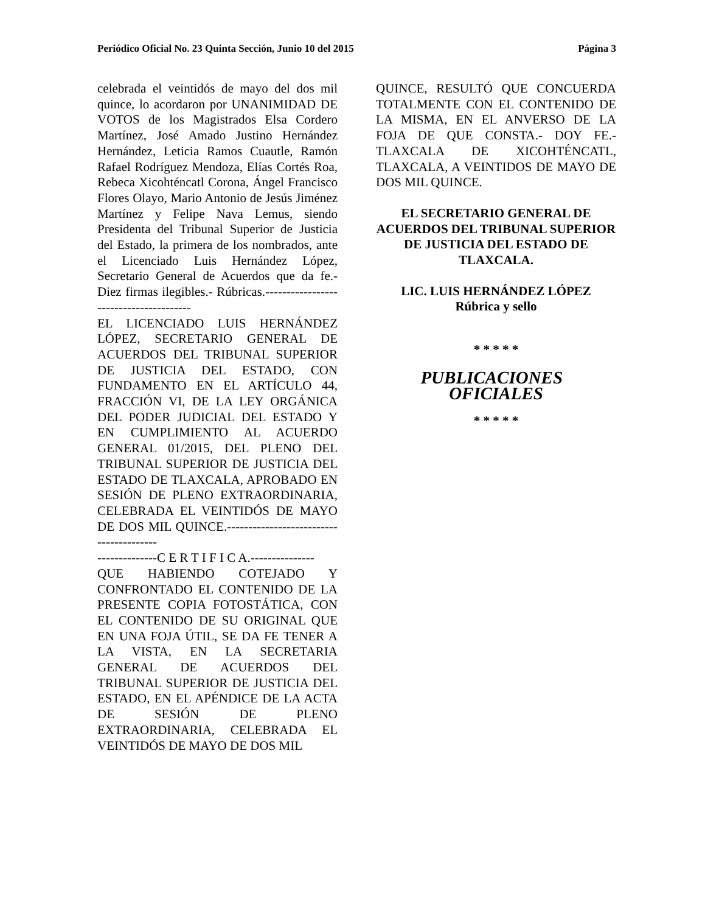Periódico Oficial No. 23 Quinta Sección, Junio 10 del 2015 Página 3
celebrada el veintidós de mayo del dos mil quince, lo acordaron por UNANIMIDAD DE VOTOS de los Magistrados Elsa Cordero Martínez, José Amado Justino Hernández Hernández, Leticia Ramos Cuautle, Ramón Rafael Rodríguez Mendoza, Elías Cortés Roa, Rebeca Xicohténcatl Corona, Ángel Francisco Flores Olayo, Mario Antonio de Jesús Jiménez Martínez y Felipe Nava Lemus, siendo Presidenta del Tribunal Superior de Justicia del Estado, la primera de los nombrados, ante el Licenciado Luis Hernández López, Secretario General de Acuerdos que da fe.- Diez firmas ilegibles.- Rúbricas.---------------------------------------
EL LICENCIADO LUIS HERNÁNDEZ LÓPEZ, SECRETARIO GENERAL DE ACUERDOS DEL TRIBUNAL SUPERIOR DE JUSTICIA DEL ESTADO, CON FUNDAMENTO EN EL ARTÍCULO 44, FRACCIÓN VI, DE LA LEY ORGÁNICA DEL PODER JUDICIAL DEL ESTADO Y EN CUMPLIMIENTO AL ACUERDO GENERAL 01/2015, DEL PLENO DEL TRIBUNAL SUPERIOR DE JUSTICIA DEL ESTADO DE TLAXCALA, APROBADO EN SESIÓN DE PLENO EXTRAORDINARIA, CELEBRADA EL VEINTIDÓS DE MAYO DE DOS MIL QUINCE.----------------------------------------
--------------C E R T I F I C A.---------------
QUE HABIENDO COTEJADO Y CONFRONTADO EL CONTENIDO DE LA PRESENTE COPIA FOTOSTÁTICA, CON EL CONTENIDO DE SU ORIGINAL QUE EN UNA FOJA ÚTIL, SE DA FE TENER A LA VISTA, EN LA SECRETARIA GENERAL DE ACUERDOS DEL TRIBUNAL SUPERIOR DE JUSTICIA DEL ESTADO, EN EL APÉNDICE DE LA ACTA DE SESIÓN DE PLENO EXTRAORDINARIA, CELEBRADA EL VEINTIDÓS DE MAYO DE DOS MIL
QUINCE, RESULTÓ QUE CONCUERDA TOTALMENTE CON EL CONTENIDO DE LA MISMA, EN EL ANVERSO DE LA FOJA DE QUE CONSTA.- DOY FE.- TLAXCALA DE XICOHTÉNCATL, TLAXCALA, A VEINTIDOS DE MAYO DE DOS MIL QUINCE.
EL SECRETARIO GENERAL DE ACUERDOS DEL TRIBUNAL SUPERIOR DE JUSTICIA DEL ESTADO DE TLAXCALA.
LIC. LUIS HERNÁNDEZ LÓPEZ
Rúbrica y sello
* * * * *
PUBLICACIONES OFICIALES
* * * * *